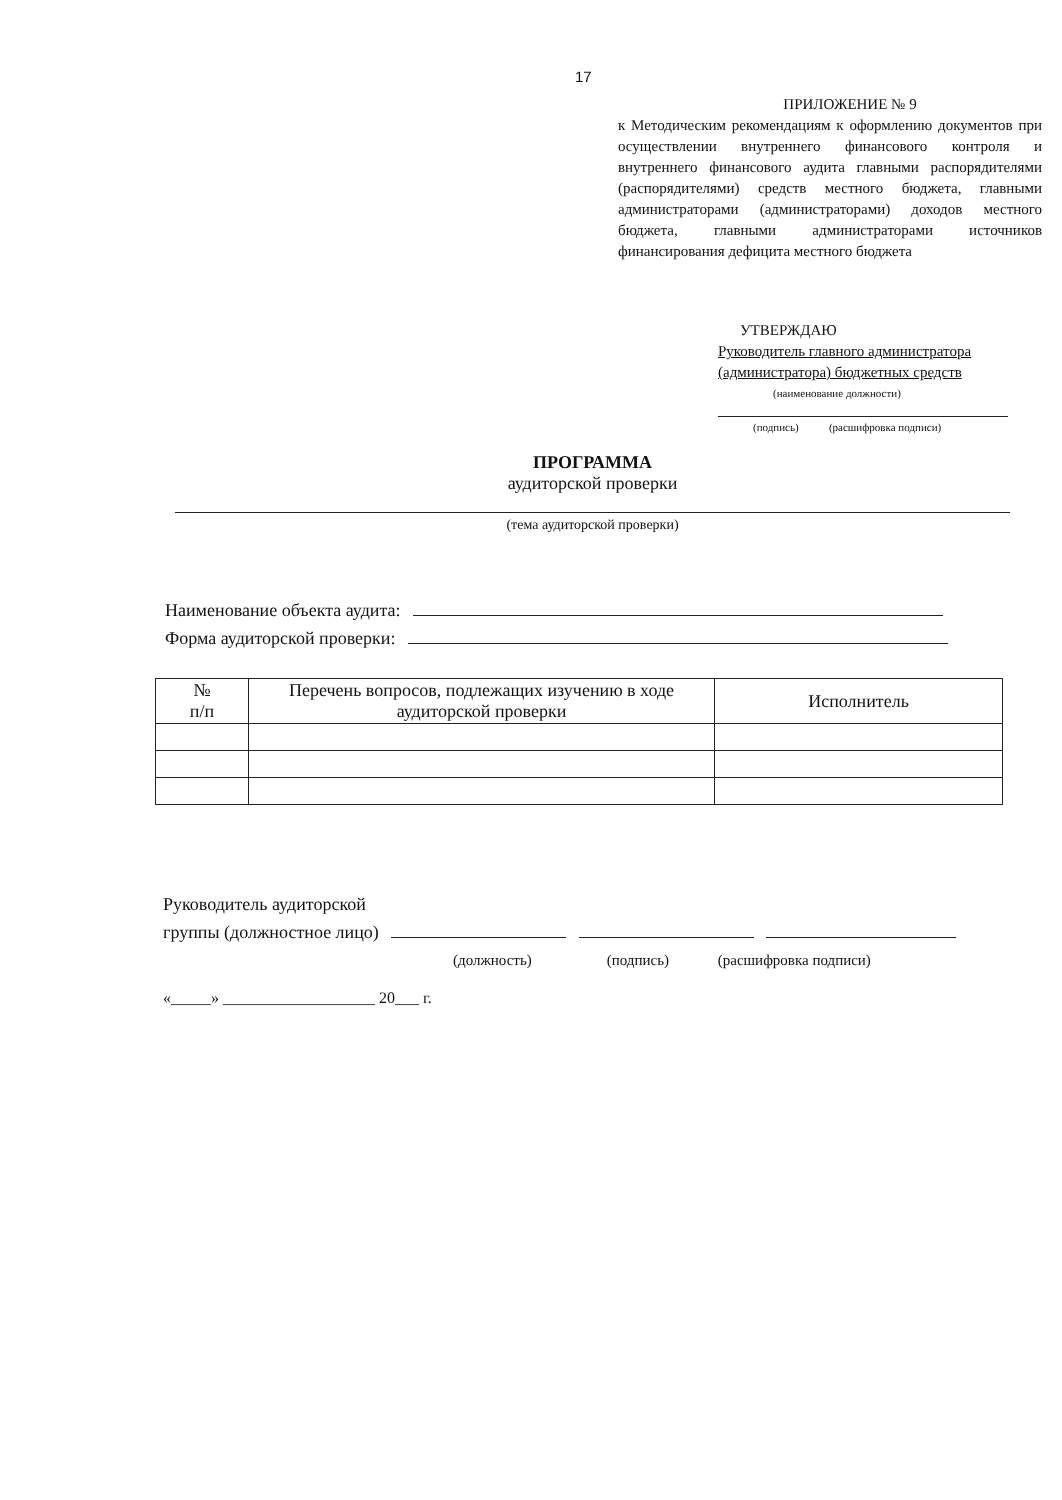17
ПРИЛОЖЕНИЕ № 9
к Методическим рекомендациям к оформлению документов при осуществлении внутреннего финансового контроля и внутреннего финансового аудита главными распорядителями (распорядителями) средств местного бюджета, главными администраторами (администраторами) доходов местного бюджета, главными администраторами источников финансирования дефицита местного бюджета
УТВЕРЖДАЮ
Руководитель главного администратора (администратора) бюджетных средств
(наименование должности)
(подпись) (расшифровка подписи)
ПРОГРАММА
аудиторской проверки
(тема аудиторской проверки)
Наименование объекта аудита:
Форма аудиторской проверки:
| № п/п | Перечень вопросов, подлежащих изучению в ходе аудиторской проверки | Исполнитель |
| --- | --- | --- |
Руководитель аудиторской
группы (должностное лицо)
(должность) (подпись) (расшифровка подписи)
«_____» ___________________ 20___ г.